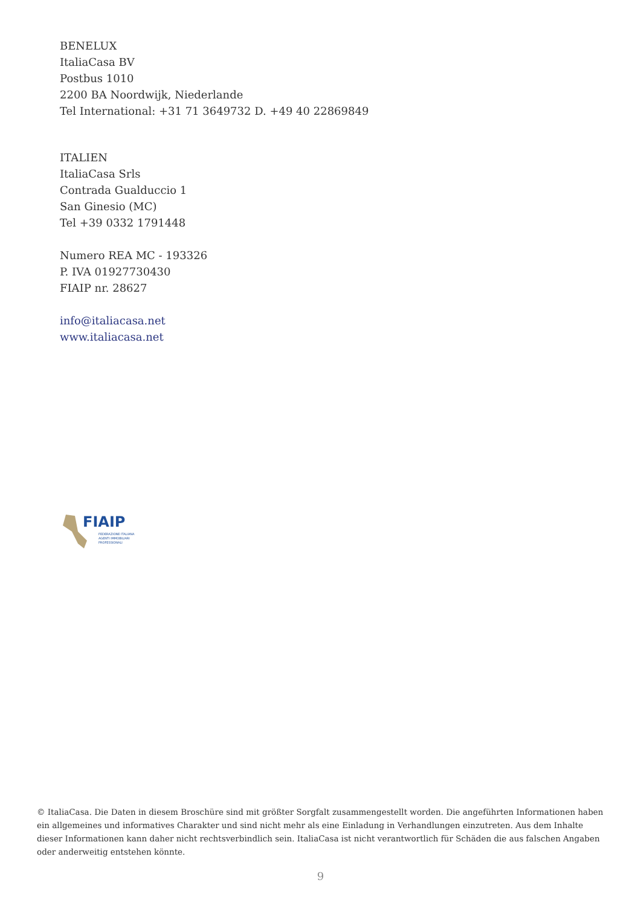BENELUX
ItaliaCasa BV
Postbus 1010
2200 BA Noordwijk, Niederlande
Tel International: +31 71 3649732 D. +49 40 22869849
ITALIEN
ItaliaCasa Srls
Contrada Gualduccio 1
San Ginesio (MC)
Tel +39 0332 1791448
Numero REA MC - 193326
P. IVA 01927730430
FIAIP nr. 28627
info@italiacasa.net
www.italiacasa.net
FIAIP
FEDERAZIONE ITALIANA
AGENTI IMMOBILIARI
PROFESSIONALI
© ItaliaCasa. Die Daten in diesem Broschüre sind mit größter Sorgfalt zusammengestellt worden. Die angeführten Informationen haben ein allgemeines und informatives Charakter und sind nicht mehr als eine Einladung in Verhandlungen einzutreten. Aus dem Inhalte dieser Informationen kann daher nicht rechtsverbindlich sein. ItaliaCasa ist nicht verantwortlich für Schäden die aus falschen Angaben oder anderweitig entstehen könnte.
9